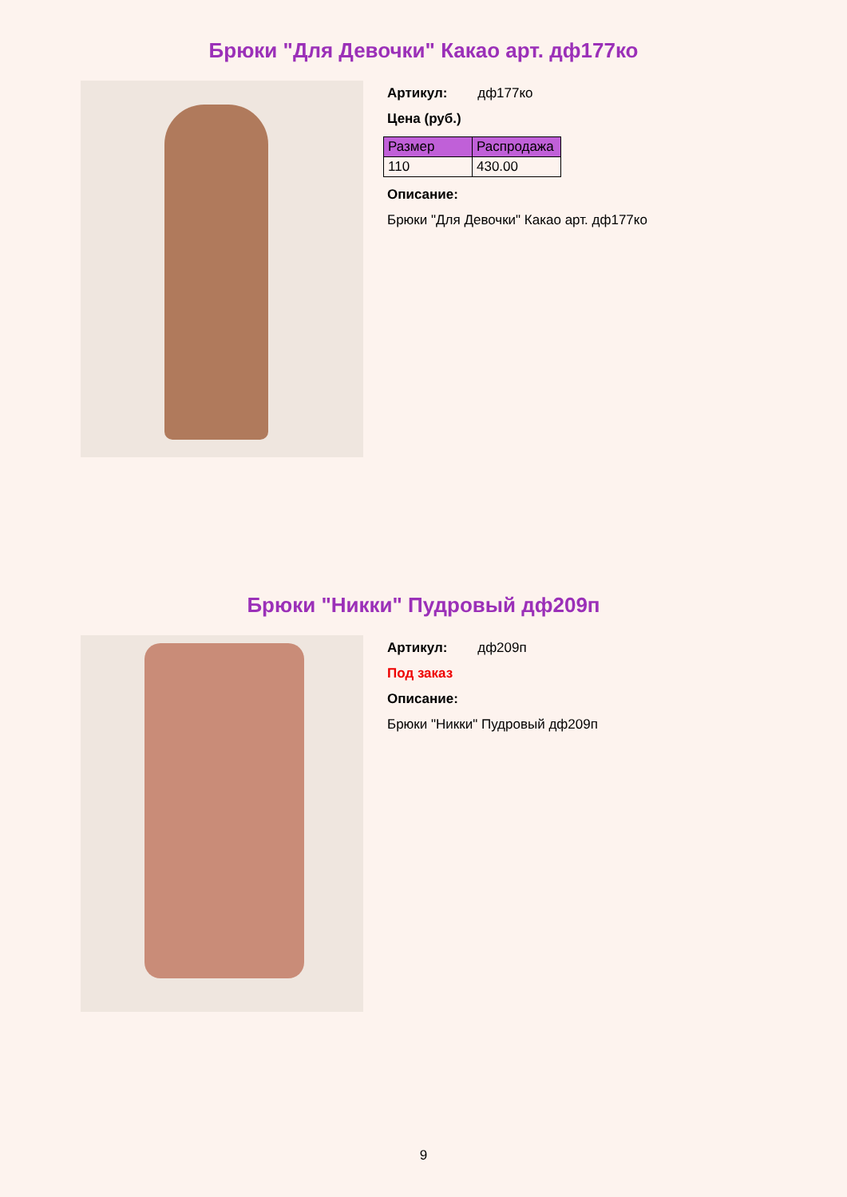Брюки "Для Девочки" Какао арт. дф177ко
Артикул: дф177ко
Цена (руб.)
| Размер | Распродажа |
| --- | --- |
| 110 | 430.00 |
Описание:
Брюки "Для Девочки" Какао арт. дф177ко
Брюки "Никки" Пудровый дф209п
Артикул: дф209п
Под заказ
Описание:
Брюки "Никки" Пудровый дф209п
9